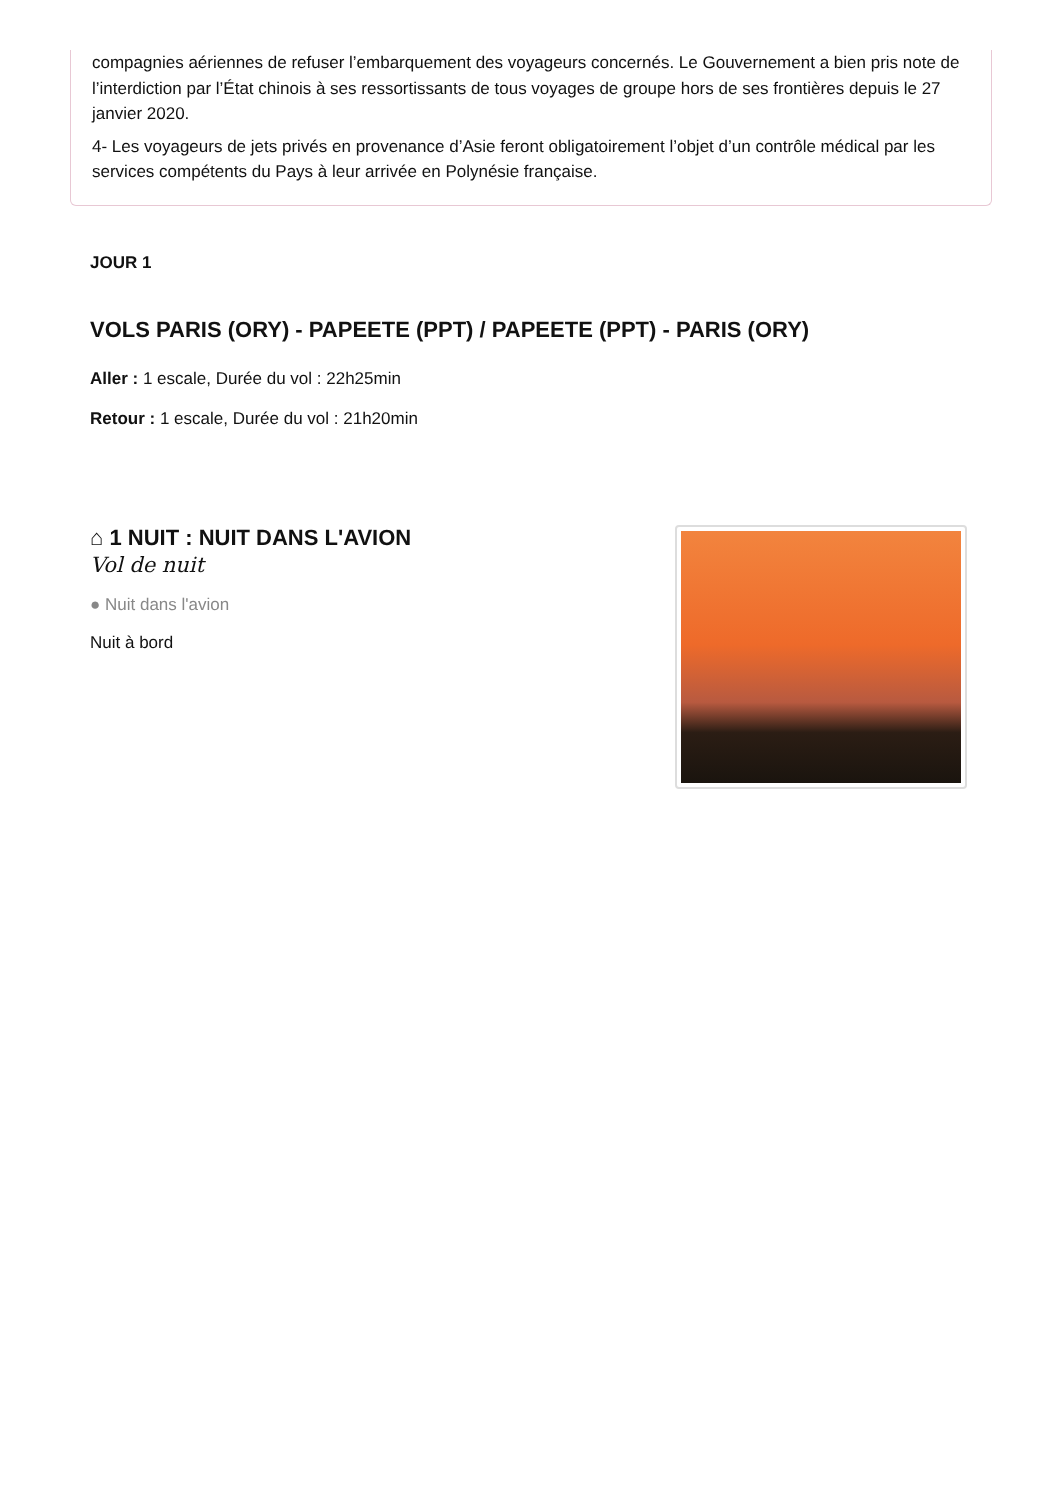compagnies aériennes de refuser l’embarquement des voyageurs concernés. Le Gouvernement a bien pris note de l’interdiction par l’État chinois à ses ressortissants de tous voyages de groupe hors de ses frontières depuis le 27 janvier 2020.
4- Les voyageurs de jets privés en provenance d’Asie feront obligatoirement l’objet d’un contrôle médical par les services compétents du Pays à leur arrivée en Polynésie française.
JOUR 1
VOLS PARIS (ORY) - PAPEETE (PPT) / PAPEETE (PPT) - PARIS (ORY)
Aller : 1 escale, Durée du vol : 22h25min
Retour : 1 escale, Durée du vol : 21h20min
⌂ 1 NUIT : NUIT DANS L'AVION
Vol de nuit
● Nuit dans l'avion
Nuit à bord